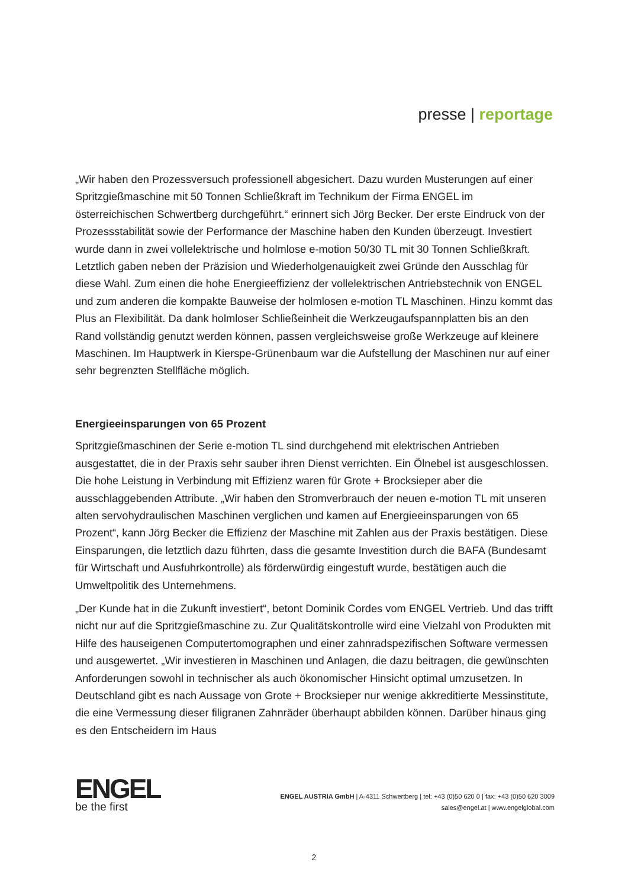presse | reportage
„Wir haben den Prozessversuch professionell abgesichert. Dazu wurden Musterungen auf einer Spritzgießmaschine mit 50 Tonnen Schließkraft im Technikum der Firma ENGEL im österreichischen Schwertberg durchgeführt.“ erinnert sich Jörg Becker. Der erste Eindruck von der Prozessstabilität sowie der Performance der Maschine haben den Kunden überzeugt. Investiert wurde dann in zwei vollelektrische und holmlose e-motion 50/30 TL mit 30 Tonnen Schließkraft. Letztlich gaben neben der Präzision und Wiederholgenauigkeit zwei Gründe den Ausschlag für diese Wahl. Zum einen die hohe Energieeffizienz der vollelektrischen Antriebstechnik von ENGEL und zum anderen die kompakte Bauweise der holmlosen e-motion TL Maschinen. Hinzu kommt das Plus an Flexibilität. Da dank holmloser Schließeinheit die Werkzeugaufspannplatten bis an den Rand vollständig genutzt werden können, passen vergleichsweise große Werkzeuge auf kleinere Maschinen. Im Hauptwerk in Kierspe-Grünenbaum war die Aufstellung der Maschinen nur auf einer sehr begrenzten Stellfläche möglich.
Energieeinsparungen von 65 Prozent
Spritzgießmaschinen der Serie e-motion TL sind durchgehend mit elektrischen Antrieben ausgestattet, die in der Praxis sehr sauber ihren Dienst verrichten. Ein Ölnebel ist ausgeschlossen. Die hohe Leistung in Verbindung mit Effizienz waren für Grote + Brocksieper aber die ausschlaggebenden Attribute. „Wir haben den Stromverbrauch der neuen e-motion TL mit unseren alten servohydraulischen Maschinen verglichen und kamen auf Energieeinsparungen von 65 Prozent“, kann Jörg Becker die Effizienz der Maschine mit Zahlen aus der Praxis bestätigen. Diese Einsparungen, die letztlich dazu führten, dass die gesamte Investition durch die BAFA (Bundesamt für Wirtschaft und Ausfuhrkontrolle) als förderwürdig eingestuft wurde, bestätigen auch die Umweltpolitik des Unternehmens.
„Der Kunde hat in die Zukunft investiert“, betont Dominik Cordes vom ENGEL Vertrieb. Und das trifft nicht nur auf die Spritzgießmaschine zu. Zur Qualitätskontrolle wird eine Vielzahl von Produkten mit Hilfe des hauseigenen Computertomographen und einer zahnradspezifischen Software vermessen und ausgewertet. „Wir investieren in Maschinen und Anlagen, die dazu beitragen, die gewünschten Anforderungen sowohl in technischer als auch ökonomischer Hinsicht optimal umzusetzen. In Deutschland gibt es nach Aussage von Grote + Brocksieper nur wenige akkreditierte Messinstitute, die eine Vermessung dieser filigranen Zahnräder überhaupt abbilden können. Darüber hinaus ging es den Entscheidern im Haus
ENGEL
be the first
ENGEL AUSTRIA GmbH | A-4311 Schwertberg | tel: +43 (0)50 620 0 | fax: +43 (0)50 620 3009
sales@engel.at | www.engelglobal.com
2